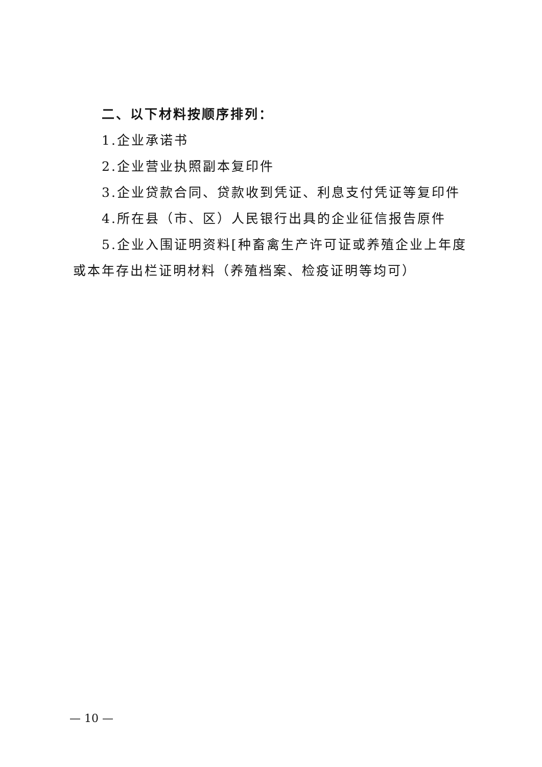二、以下材料按顺序排列：
1.企业承诺书
2.企业营业执照副本复印件
3.企业贷款合同、贷款收到凭证、利息支付凭证等复印件
4.所在县（市、区）人民银行出具的企业征信报告原件
5.企业入围证明资料[种畜禽生产许可证或养殖企业上年度或本年存出栏证明材料（养殖档案、检疫证明等均可）
— 10 —